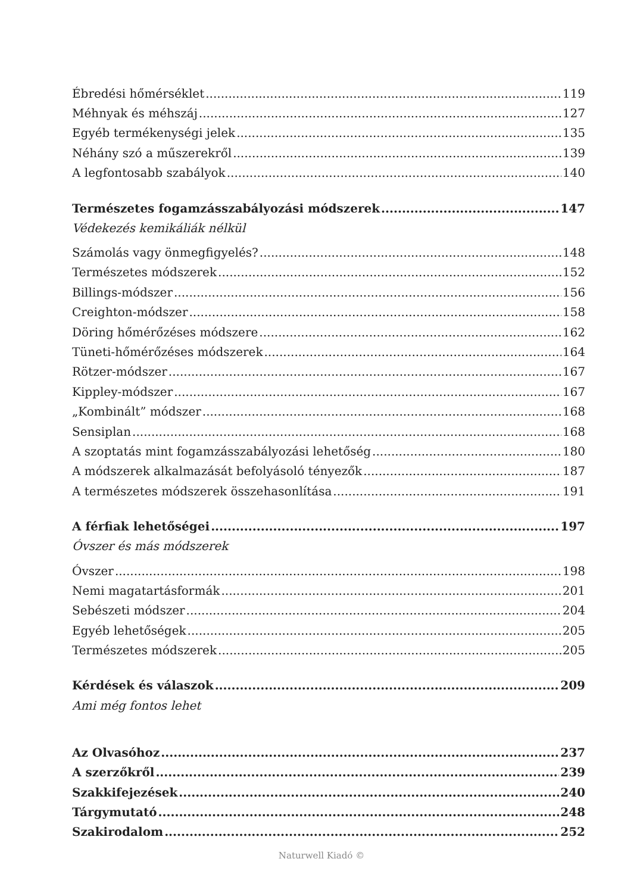Ébredési hőmérséklet 119
Méhnyak és méhszáj 127
Egyéb termékenységi jelek 135
Néhány szó a műszerekről 139
A legfontosabb szabályok 140
Természetes fogamzásszabályozási módszerek 147
Védekezés kemikáliák nélkül
Számolás vagy önmegfigyelés? 148
Természetes módszerek 152
Billings-módszer 156
Creighton-módszer 158
Döring hőmérőzéses módszere 162
Tüneti-hőmérőzéses módszerek 164
Rötzer-módszer 167
Kippley-módszer 167
„Kombinált” módszer 168
Sensiplan 168
A szoptatás mint fogamzásszabályozási lehetőség 180
A módszerek alkalmazását befolyásoló tényezők 187
A természetes módszerek összehasonlítása 191
A férfiak lehetőségei 197
Óvszer és más módszerek
Óvszer 198
Nemi magatartásformák 201
Sebészeti módszer 204
Egyéb lehetőségek 205
Természetes módszerek 205
Kérdések és válaszok 209
Ami még fontos lehet
Az Olvasóhoz 237
A szerzőkről 239
Szakkifejezések 240
Tárgymutató 248
Szakirodalom 252
Naturwell Kiadó ©